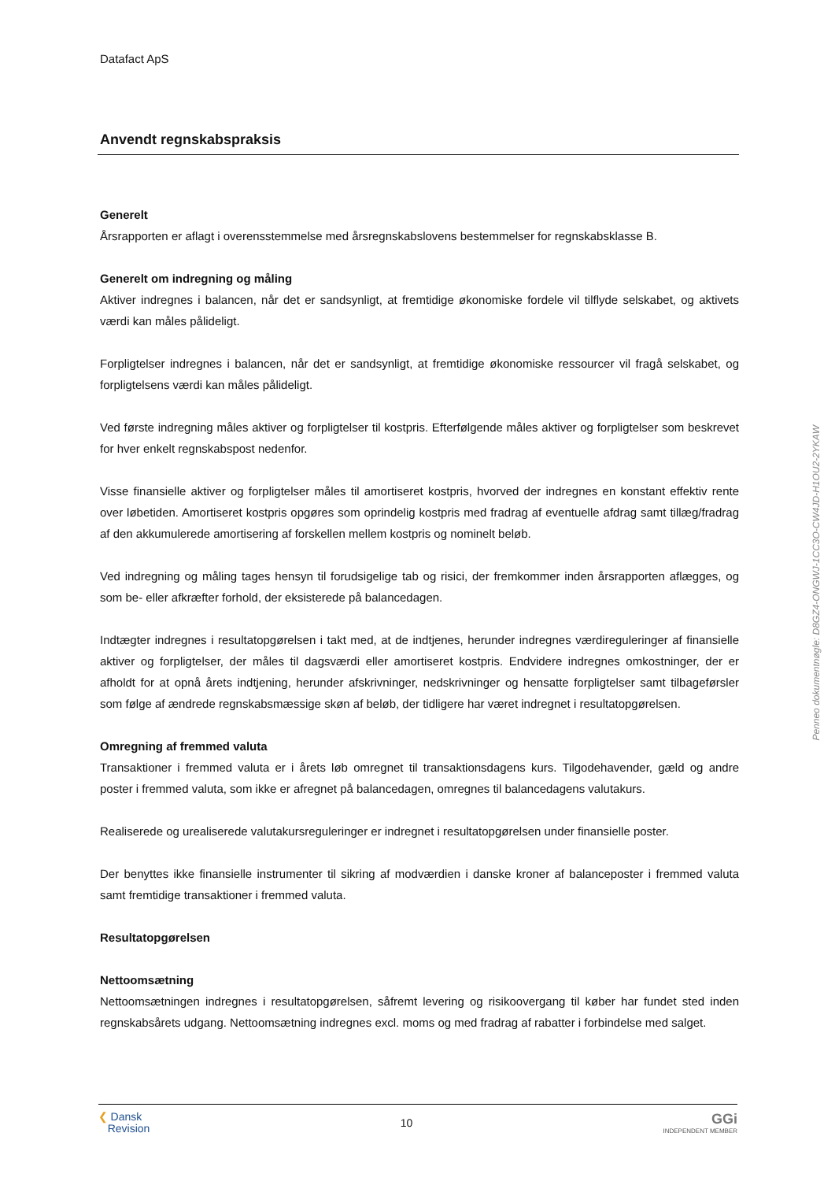Datafact ApS
Anvendt regnskabspraksis
Generelt
Årsrapporten er aflagt i overensstemmelse med årsregnskabslovens bestemmelser for regnskabsklasse B.
Generelt om indregning og måling
Aktiver indregnes i balancen, når det er sandsynligt, at fremtidige økonomiske fordele vil tilflyde selskabet, og aktivets værdi kan måles pålideligt.
Forpligtelser indregnes i balancen, når det er sandsynligt, at fremtidige økonomiske ressourcer vil fragå selskabet, og forpligtelsens værdi kan måles pålideligt.
Ved første indregning måles aktiver og forpligtelser til kostpris. Efterfølgende måles aktiver og forpligtelser som beskrevet for hver enkelt regnskabspost nedenfor.
Visse finansielle aktiver og forpligtelser måles til amortiseret kostpris, hvorved der indregnes en konstant effektiv rente over løbetiden. Amortiseret kostpris opgøres som oprindelig kostpris med fradrag af eventuelle afdrag samt tillæg/fradrag af den akkumulerede amortisering af forskellen mellem kostpris og nominelt beløb.
Ved indregning og måling tages hensyn til forudsigelige tab og risici, der fremkommer inden årsrapporten aflægges, og som be- eller afkræfter forhold, der eksisterede på balancedagen.
Indtægter indregnes i resultatopgørelsen i takt med, at de indtjenes, herunder indregnes værdireguleringer af finansielle aktiver og forpligtelser, der måles til dagsværdi eller amortiseret kostpris. Endvidere indregnes omkostninger, der er afholdt for at opnå årets indtjening, herunder afskrivninger, nedskrivninger og hensatte forpligtelser samt tilbageførsler som følge af ændrede regnskabsmæssige skøn af beløb, der tidligere har været indregnet i resultatopgørelsen.
Omregning af fremmed valuta
Transaktioner i fremmed valuta er i årets løb omregnet til transaktionsdagens kurs. Tilgodehavender, gæld og andre poster i fremmed valuta, som ikke er afregnet på balancedagen, omregnes til balancedagens valutakurs.
Realiserede og urealiserede valutakursreguleringer er indregnet i resultatopgørelsen under finansielle poster.
Der benyttes ikke finansielle instrumenter til sikring af modværdien i danske kroner af balanceposter i fremmed valuta samt fremtidige transaktioner i fremmed valuta.
Resultatopgørelsen
Nettoomsætning
Nettoomsætningen indregnes i resultatopgørelsen, såfremt levering og risikoovergang til køber har fundet sted inden regnskabsårets udgang. Nettoomsætning indregnes excl. moms og med fradrag af rabatter i forbindelse med salget.
Penneo dokumentnøgle: D8GZ4-ONGWJ-1CC3O-CW4JD-H1OU2-2YKAW
❮ Dansk
Revision
10
GGi
INDEPENDENT MEMBER